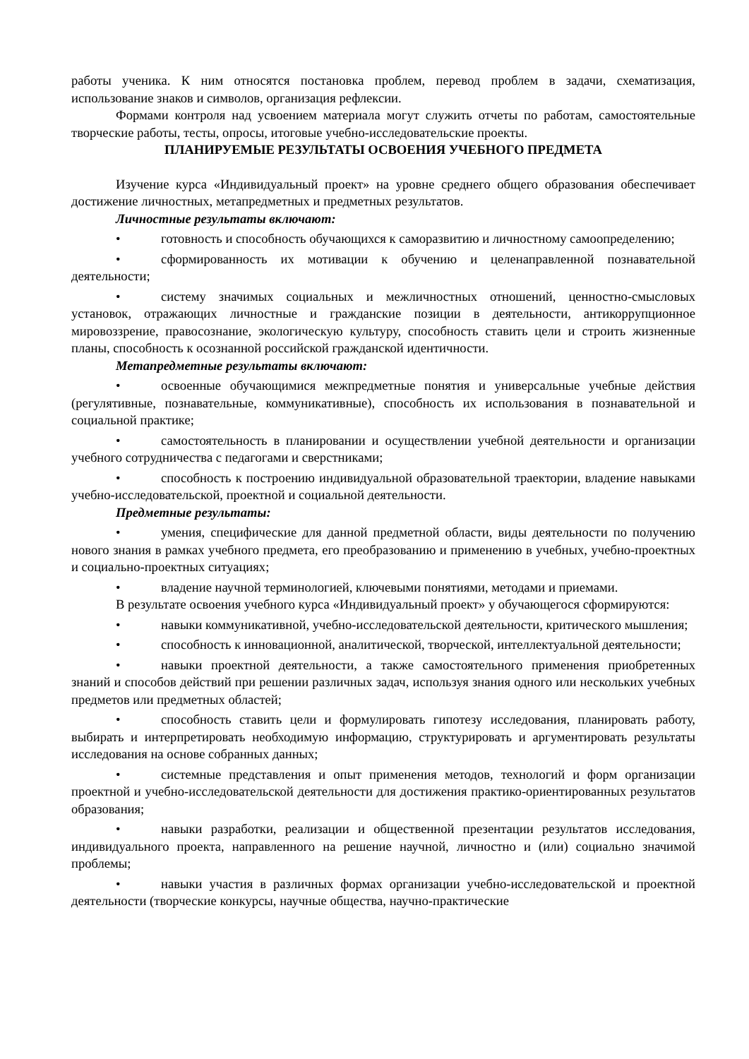работы ученика. К ним относятся постановка проблем, перевод проблем в задачи, схематизация, использование знаков и символов, организация рефлексии.
Формами контроля над усвоением материала могут служить отчеты по работам, самостоятельные творческие работы, тесты, опросы, итоговые учебно-исследовательские проекты.
ПЛАНИРУЕМЫЕ РЕЗУЛЬТАТЫ ОСВОЕНИЯ УЧЕБНОГО ПРЕДМЕТА
Изучение курса «Индивидуальный проект» на уровне среднего общего образования обеспечивает достижение личностных, метапредметных и предметных результатов.
Личностные результаты включают:
• готовность и способность обучающихся к саморазвитию и личностному самоопределению;
• сформированность их мотивации к обучению и целенаправленной познавательной деятельности;
• систему значимых социальных и межличностных отношений, ценностно-смысловых установок, отражающих личностные и гражданские позиции в деятельности, антикоррупционное мировоззрение, правосознание, экологическую культуру, способность ставить цели и строить жизненные планы, способность к осознанной российской гражданской идентичности.
Метапредметные результаты включают:
• освоенные обучающимися межпредметные понятия и универсальные учебные действия (регулятивные, познавательные, коммуникативные), способность их использования в познавательной и социальной практике;
• самостоятельность в планировании и осуществлении учебной деятельности и организации учебного сотрудничества с педагогами и сверстниками;
• способность к построению индивидуальной образовательной траектории, владение навыками учебно-исследовательской, проектной и социальной деятельности.
Предметные результаты:
• умения, специфические для данной предметной области, виды деятельности по получению нового знания в рамках учебного предмета, его преобразованию и применению в учебных, учебно-проектных и социально-проектных ситуациях;
• владение научной терминологией, ключевыми понятиями, методами и приемами.
В результате освоения учебного курса «Индивидуальный проект» у обучающегося сформируются:
• навыки коммуникативной, учебно-исследовательской деятельности, критического мышления;
• способность к инновационной, аналитической, творческой, интеллектуальной деятельности;
• навыки проектной деятельности, а также самостоятельного применения приобретенных знаний и способов действий при решении различных задач, используя знания одного или нескольких учебных предметов или предметных областей;
• способность ставить цели и формулировать гипотезу исследования, планировать работу, выбирать и интерпретировать необходимую информацию, структурировать и аргументировать результаты исследования на основе собранных данных;
• системные представления и опыт применения методов, технологий и форм организации проектной и учебно-исследовательской деятельности для достижения практико-ориентированных результатов образования;
• навыки разработки, реализации и общественной презентации результатов исследования, индивидуального проекта, направленного на решение научной, личностно и (или) социально значимой проблемы;
• навыки участия в различных формах организации учебно-исследовательской и проектной деятельности (творческие конкурсы, научные общества, научно-практические